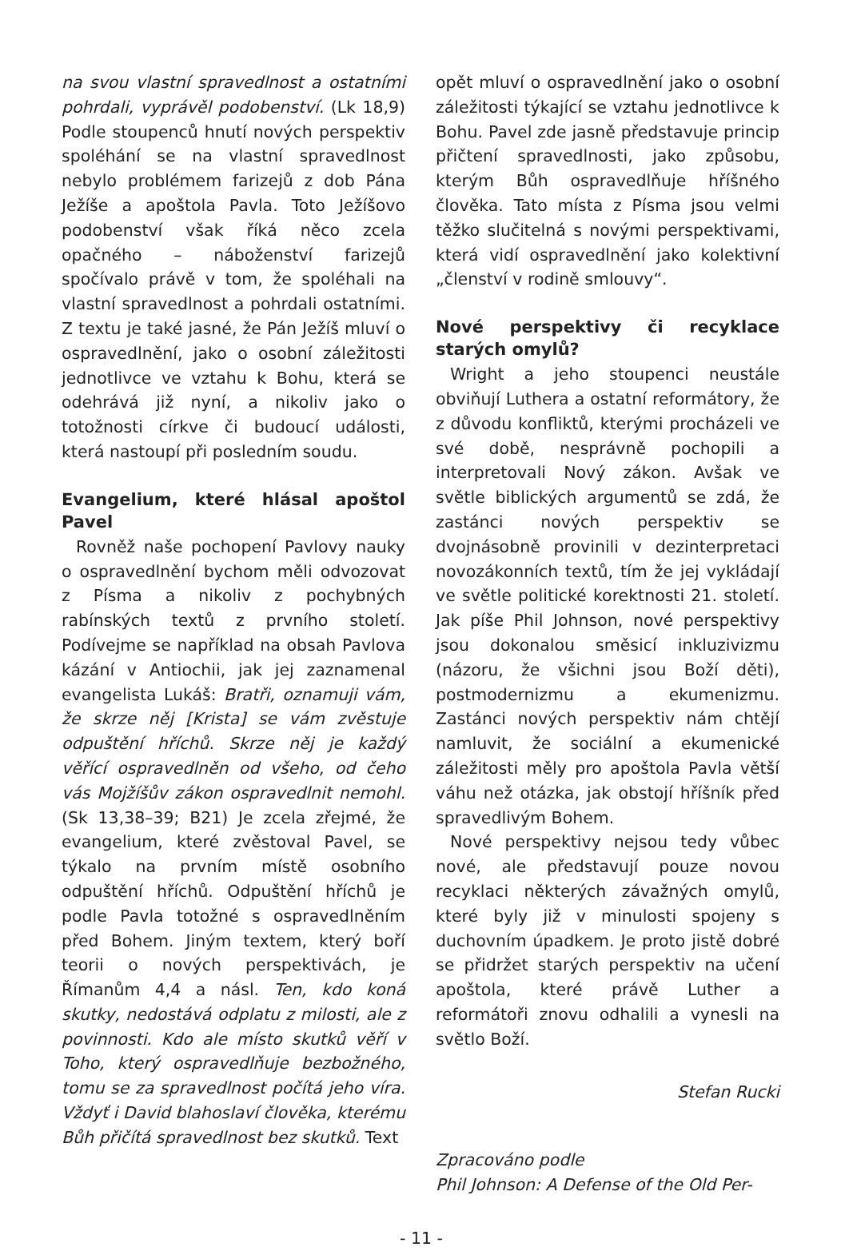na svou vlastní spravedlnost a ostatními pohrdali, vyprávěl podobenství. (Lk 18,9) Podle stoupenců hnutí nových perspektiv spoléhání se na vlastní spravedlnost nebylo problémem farizejů z dob Pána Ježíše a apoštola Pavla. Toto Ježíšovo podobenství však říká něco zcela opačného – náboženství farizejů spočívalo právě v tom, že spoléhali na vlastní spravedlnost a pohrdali ostatními. Z textu je také jasné, že Pán Ježíš mluví o ospravedlnění, jako o osobní záležitosti jednotlivce ve vztahu k Bohu, která se odehrává již nyní, a nikoliv jako o totožnosti církve či budoucí události, která nastoupí při posledním soudu.
Evangelium, které hlásal apoštol Pavel
Rovněž naše pochopení Pavlovy nauky o ospravedlnění bychom měli odvozovat z Písma a nikoliv z pochybných rabínských textů z prvního století. Podívejme se například na obsah Pavlova kázání v Antiochii, jak jej zaznamenal evangelista Lukáš: Bratři, oznamuji vám, že skrze něj [Krista] se vám zvěstuje odpuštění hříchů. Skrze něj je každý věřící ospravedlněn od všeho, od čeho vás Mojžíšův zákon ospravedlnit nemohl. (Sk 13,38–39; B21) Je zcela zřejmé, že evangelium, které zvěstoval Pavel, se týkalo na prvním místě osobního odpuštění hříchů. Odpuštění hříchů je podle Pavla totožné s ospravedlněním před Bohem. Jiným textem, který boří teorii o nových perspektivách, je Římanům 4,4 a násl. Ten, kdo koná skutky, nedostává odplatu z milosti, ale z povinnosti. Kdo ale místo skutků věří v Toho, který ospravedlňuje bezbožného, tomu se za spravedlnost počítá jeho víra. Vždyť i David blahoslaví člověka, kterému Bůh přičítá spravedlnost bez skutků. Text
opět mluví o ospravedlnění jako o osobní záležitosti týkající se vztahu jednotlivce k Bohu. Pavel zde jasně představuje princip přičtení spravedlnosti, jako způsobu, kterým Bůh ospravedlňuje hříšného člověka. Tato místa z Písma jsou velmi těžko slučitelná s novými perspektivami, která vidí ospravedlnění jako kolektivní „členství v rodině smlouvy“.
Nové perspektivy či recyklace starých omylů?
Wright a jeho stoupenci neustále obviňují Luthera a ostatní reformátory, že z důvodu konfliktů, kterými procházeli ve své době, nesprávně pochopili a interpretovali Nový zákon. Avšak ve světle biblických argumentů se zdá, že zastánci nových perspektiv se dvojnásobně provinili v dezinterpretaci novozákonních textů, tím že jej vykládají ve světle politické korektnosti 21. století. Jak píše Phil Johnson, nové perspektivy jsou dokonalou směsicí inkluzivizmu (názoru, že všichni jsou Boží děti), postmodernizmu a ekumenizmu. Zastánci nových perspektiv nám chtějí namluvit, že sociální a ekumenické záležitosti měly pro apoštola Pavla větší váhu než otázka, jak obstojí hříšník před spravedlivým Bohem.
Nové perspektivy nejsou tedy vůbec nové, ale představují pouze novou recyklaci některých závažných omylů, které byly již v minulosti spojeny s duchovním úpadkem. Je proto jistě dobré se přidržet starých perspektiv na učení apoštola, které právě Luther a reformátoři znovu odhalili a vynesli na světlo Boží.
Stefan Rucki
Zpracováno podle
Phil Johnson: A Defense of the Old Per-
- 11 -